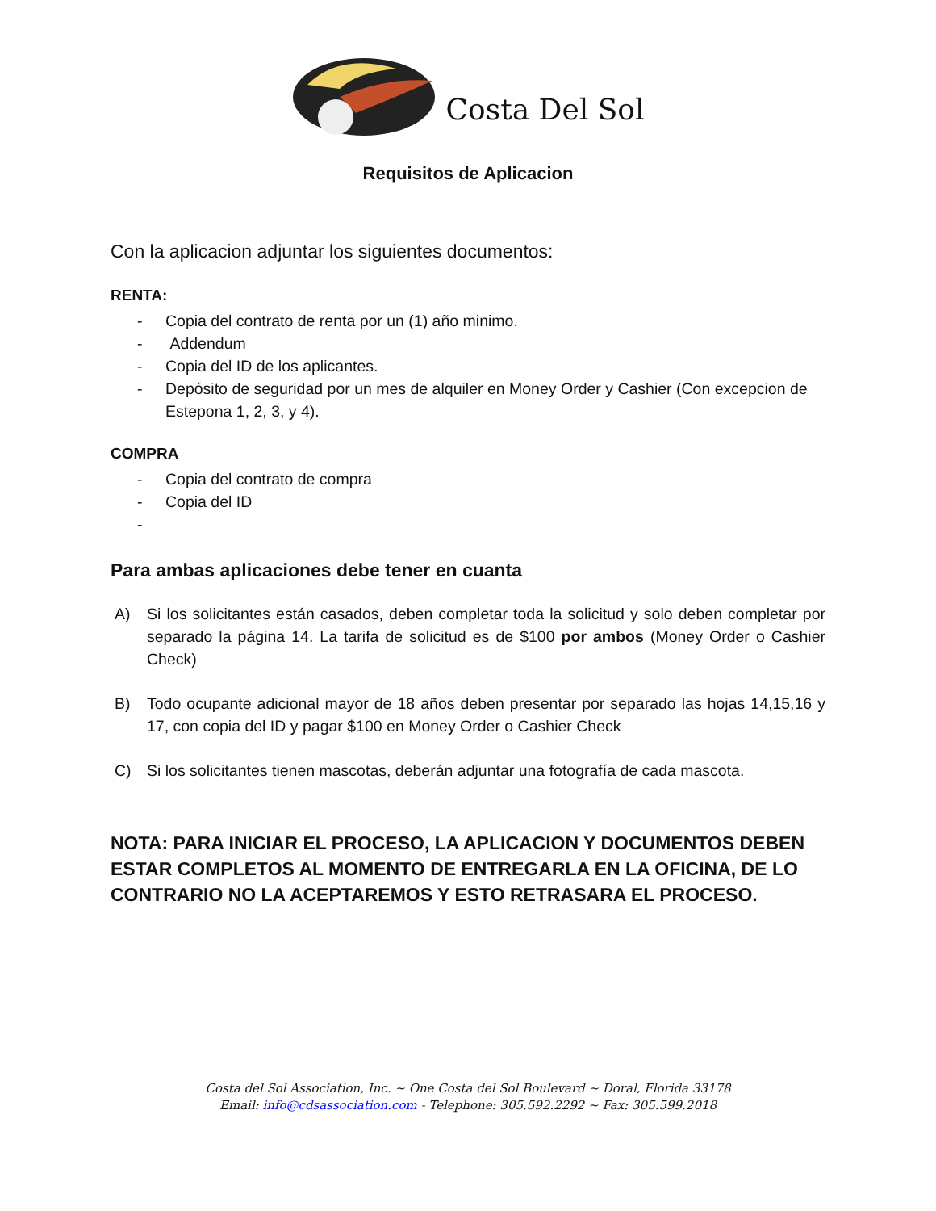Costa Del Sol
Requisitos de Aplicacion
Con la aplicacion adjuntar los siguientes documentos:
RENTA:
- Copia del contrato de renta por un (1) año minimo.
- Addendum
- Copia del ID de los aplicantes.
- Depósito de seguridad por un mes de alquiler en Money Order y Cashier (Con excepcion de Estepona 1, 2, 3, y 4).
COMPRA
- Copia del contrato de compra
- Copia del ID
-
Para ambas aplicaciones debe tener en cuanta
A) Si los solicitantes están casados, deben completar toda la solicitud y solo deben completar por separado la página 14. La tarifa de solicitud es de $100 por ambos (Money Order o Cashier Check)
B) Todo ocupante adicional mayor de 18 años deben presentar por separado las hojas 14,15,16 y 17, con copia del ID y pagar $100 en Money Order o Cashier Check
C) Si los solicitantes tienen mascotas, deberán adjuntar una fotografía de cada mascota.
NOTA: PARA INICIAR EL PROCESO, LA APLICACION Y DOCUMENTOS DEBEN ESTAR COMPLETOS AL MOMENTO DE ENTREGARLA EN LA OFICINA, DE LO CONTRARIO NO LA ACEPTAREMOS Y ESTO RETRASARA EL PROCESO.
Costa del Sol Association, Inc. ~ One Costa del Sol Boulevard ~ Doral, Florida 33178
Email: info@cdsassociation.com - Telephone: 305.592.2292 ~ Fax: 305.599.2018